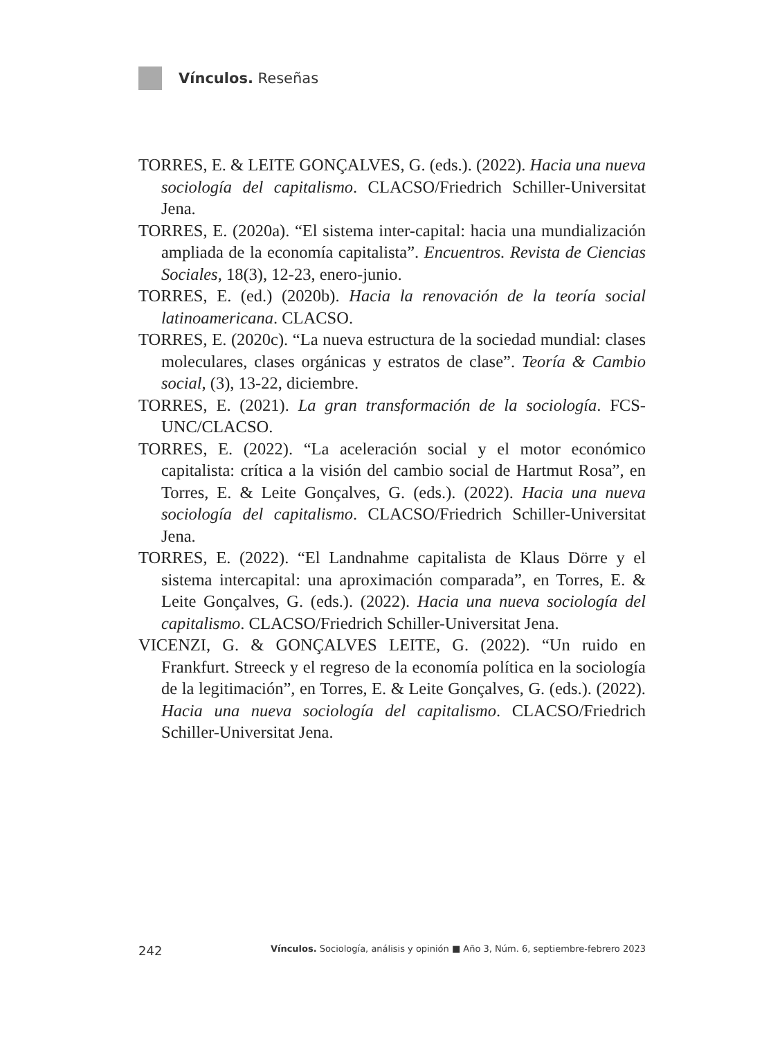Vínculos. Reseñas
TORRES, E. & LEITE GONÇALVES, G. (eds.). (2022). Hacia una nueva sociología del capitalismo. CLACSO/Friedrich Schiller-Universitat Jena.
TORRES, E. (2020a). “El sistema inter-capital: hacia una mundialización ampliada de la economía capitalista”. Encuentros. Revista de Ciencias Sociales, 18(3), 12-23, enero-junio.
TORRES, E. (ed.) (2020b). Hacia la renovación de la teoría social latinoamericana. CLACSO.
TORRES, E. (2020c). “La nueva estructura de la sociedad mundial: clases moleculares, clases orgánicas y estratos de clase”. Teoría & Cambio social, (3), 13-22, diciembre.
TORRES, E. (2021). La gran transformación de la sociología. FCS-UNC/CLACSO.
TORRES, E. (2022). “La aceleración social y el motor económico capitalista: crítica a la visión del cambio social de Hartmut Rosa”, en Torres, E. & Leite Gonçalves, G. (eds.). (2022). Hacia una nueva sociología del capitalismo. CLACSO/Friedrich Schiller-Universitat Jena.
TORRES, E. (2022). “El Landnahme capitalista de Klaus Dörre y el sistema intercapital: una aproximación comparada”, en Torres, E. & Leite Gonçalves, G. (eds.). (2022). Hacia una nueva sociología del capitalismo. CLACSO/Friedrich Schiller-Universitat Jena.
VICENZI, G. & GONÇALVES LEITE, G. (2022). “Un ruido en Frankfurt. Streeck y el regreso de la economía política en la sociología de la legitimación”, en Torres, E. & Leite Gonçalves, G. (eds.). (2022). Hacia una nueva sociología del capitalismo. CLACSO/Friedrich Schiller-Universitat Jena.
242 Vínculos. Sociología, análisis y opinión ■ Año 3, Núm. 6, septiembre-febrero 2023